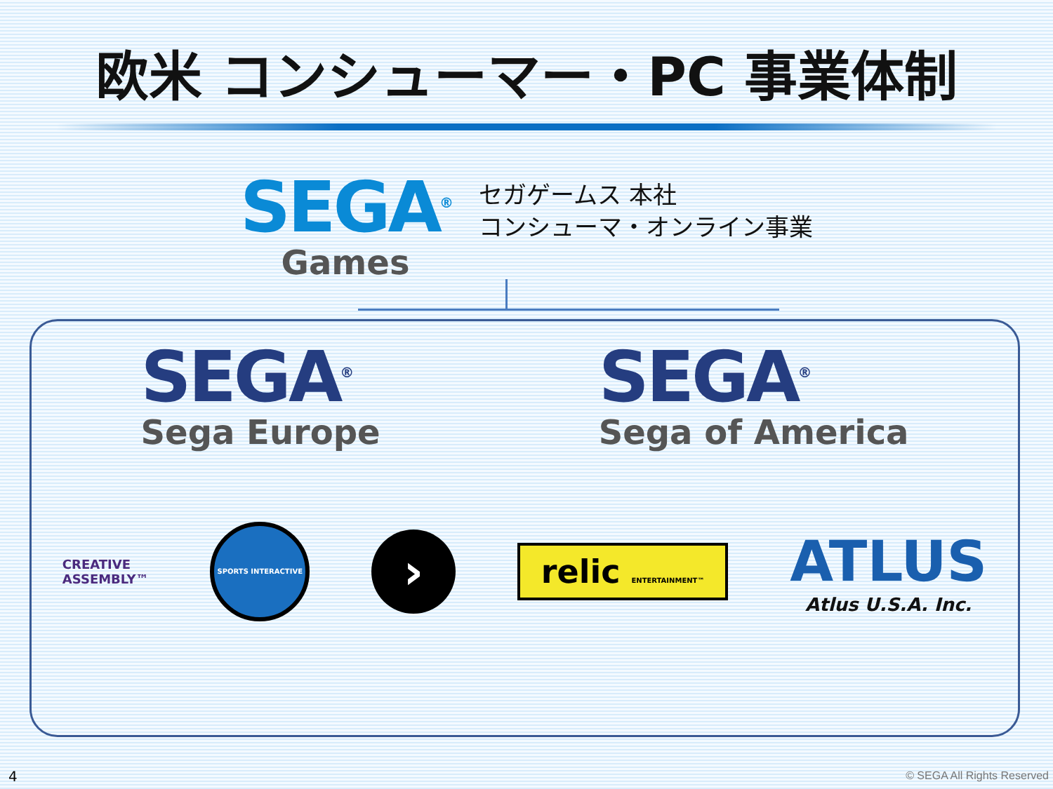欧米 コンシューマー・PC 事業体制
SEGA<sup>®</sup>
Games
セガゲームス 本社
コンシューマ・オンライン事業
SEGA<sup>®</sup>
Sega Europe
SEGA<sup>®</sup>
Sega of America
CREATIVE
ASSEMBLY™
SPORTS INTERACTIVE
›
relic ENTERTAINMENT™
ATLUS
Atlus U.S.A. Inc.
4 © SEGA All Rights Reserved